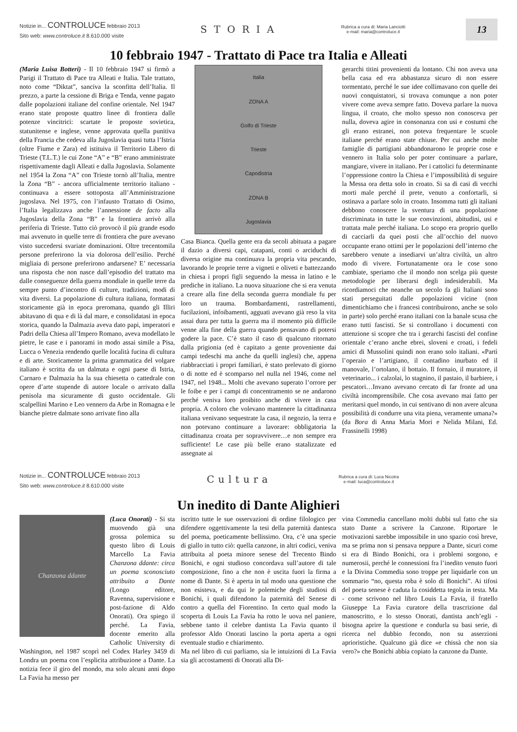Notizie in... CONTROLUCE febbraio 2013
Sito web: www.controluce.it 8.610.000 visite
STORIA
Rubrica a cura di: Maria Lanciotti
e-mail: maria@controluce.it
13
10 febbraio 1947 - Trattato di Pace tra Italia e Alleati
(Maria Luisa Botteri) - Il 10 febbraio 1947 si firmò a Parigi il Trattato di Pace tra Alleati e Italia. Tale trattato, noto come “Diktat”, sanciva la sconfitta dell’Italia. Il prezzo, a parte la cessione di Briga e Tenda, venne pagato dalle popolazioni italiane del confine orientale. Nel 1947 erano state proposte quattro linee di frontiera dalle potenze vincitrici: scartate le proposte sovietica, statunitense e inglese, venne approvata quella punitiva della Francia che cedeva alla Jugoslavia quasi tutta l’Istria (oltre Fiume e Zara) ed istituiva il Territorio Libero di Trieste (T.L.T.) le cui Zone “A” e “B” erano amministrate rispettivamente dagli Alleati e dalla Jugoslavia. Solamente nel 1954 la Zona “A” con Trieste tornò all’Italia, mentre la Zona “B” - ancora ufficialmente territorio italiano - continuava a essere sottoposta all’Amministrazione jugoslava. Nel 1975, con l’infausto Trattato di Osimo, l’Italia legalizzava anche l’annessione de facto alla Jugoslavia della Zona “B” e la frontiera arrivò alla periferia di Trieste. Tutto ciò provocò il più grande esodo mai avvenuto in quelle terre di frontiera che pure avevano visto succedersi svariate dominazioni. Oltre trecentomila persone preferirono la via dolorosa dell’esilio. Perché migliaia di persone preferirono andarsene? E’ necessaria una risposta che non nasce dall’episodio del trattato ma dalle conseguenze della guerra mondiale in quelle terre da sempre punto d’incontro di culture, tradizioni, modi di vita diversi. La popolazione di cultura italiana, formatasi storicamente già in epoca preromana, quando gli Illiri abitavano di qua e di là dal mare, e consolidatasi in epoca storica, quando la Dalmazia aveva dato papi, imperatori e Padri della Chiesa all’Impero Romano, aveva modellato le pietre, le case e i panorami in modo assai simile a Pisa, Lucca o Venezia rendendo quelle località fucina di cultura e di arte. Storicamente la prima grammatica del volgare italiano è scritta da un dalmata e ogni paese di Istria, Carnaro e Dalmazia ha la sua chiesetta o cattedrale con opere d’arte stupende di autore locale o arrivato dalla penisola ma sicuramente di gusto occidentale. Gli scalpellini Marino e Leo vennero da Arbe in Romagna e le bianche pietre dalmate sono arrivate fino alla
Italia
ZONA A
Golfo di Trieste
Trieste
Capodistria
ZONA B
Jugoslavia
Casa Bianca. Quella gente era da secoli abituata a pagare il dazio a diversi capi, catapani, conti o arciduchi di diversa origine ma continuava la propria vita pescando, lavorando le proprie terre a vigneti e oliveti e battezzando in chiesa i propri figli seguendo la messa in latino e le prediche in italiano. La nuova situazione che si era venuta a creare alla fine della seconda guerra mondiale fu per loro un trauma. Bombardamenti, rastrellamenti, fucilazioni, infoibamenti, agguati avevano già reso la vita assai dura per tutta la guerra ma il momento più difficile venne alla fine della guerra quando pensavano di potersi godere la pace. C’è stato il caso di qualcuno ritornato dalla prigionia (ed è capitato a gente proveniente dai campi tedeschi ma anche da quelli inglesi) che, appena riabbracciati i propri familiari, è stato prelevato di giorno o di notte ed è scomparso nel nulla nel 1946, come nel 1947, nel 1948... Molti che avevano superato l’orrore per le foibe e per i campi di concentramento se ne andarono perché veniva loro proibito anche di vivere in casa propria. A coloro che volevano mantenere la cittadinanza italiana venivano sequestrate la casa, il negozio, la terra e non potevano continuare a lavorare: obbligatoria la cittadinanza croata per sopravvivere…e non sempre era sufficiente! Le case più belle erano statalizzate ed assegnate ai
gerarchi titini provenienti da lontano. Chi non aveva una bella casa ed era abbastanza sicuro di non essere tormentato, perché le sue idee collimavano con quelle dei nuovi conquistatori, si trovava comunque a non poter vivere come aveva sempre fatto. Doveva parlare la nuova lingua, il croato, che molto spesso non conosceva per nulla, doveva agire in consonanza con usi e costumi che gli erano estranei, non poteva frequentare le scuole italiane perché erano state chiuse. Per cui anche molte famiglie di partigiani abbandonarono le proprie cose e vennero in Italia solo per poter continuare a parlare, mangiare, vivere in italiano. Per i cattolici fu determinante l’oppressione contro la Chiesa e l’impossibilità di seguire la Messa ora detta solo in croato. Si sa di casi di vecchi morti male perché il prete, venuto a confortarli, si ostinava a parlare solo in croato. Insomma tutti gli italiani debbono conoscere la sventura di una popolazione discriminata in tutte le sue convinzioni, abitudini, usi e trattata male perché italiana. Lo scopo era proprio quello di cacciarli da quei posti che all’occhio del nuovo occupante erano ottimi per le popolazioni dell’interno che sarebbero venute a insediarvi un’altra civiltà, un altro modo di vivere. Fortunatamente ora le cose sono cambiate, speriamo che il mondo non scelga più queste metodologie per liberarsi degli indesiderabili. Ma ricordiamoci che neanche un secolo fa gli Italiani sono stati perseguitati dalle popolazioni vicine (non dimentichiamo che i francesi contribuirono, anche se solo in parte) solo perché erano italiani con la banale scusa che erano tutti fascisti. Se si controllano i documenti con attenzione si scopre che tra i gerarchi fascisti del confine orientale c’erano anche ebrei, sloveni e croati, i fedeli amici di Mussolini quindi non erano solo italiani. «Partì l’operaio e l’artigiano, il contadino inurbato ed il manovale, l’ortolano, il bottaio. Il fornaio, il muratore, il veterinario... i calzolai, lo stagnino, il pastaio, il barbiere, i pescatori…Invano avevano cercato di far fronte ad una civiltà incomprensibile. Che cosa avevano mai fatto per meritarsi quel mondo, in cui sentivano di non avere alcuna possibilità di condurre una vita piena, veramente umana?» (da Bora di Anna Maria Mori e Nelida Milani, Ed. Frassinelli 1998)
Notizie in... CONTROLUCE febbraio 2013
Sito web: www.controluce.it 8.610.000 visite
Cultura
Rubrica a cura di: Luca Nicotra
e-mail: luca@controluce.it
Un inedito di Dante Alighieri
Chanzona ddante
(Luca Onorati) - Si sta muovendo già una grossa polemica su questo libro di Louis Marcello La Favia Chanzona ddante: circa un poema sconosciuto attribuito a Dante (Longo editore, Ravenna, supervisione e post-fazione di Aldo Onorati). Ora spiego il perché. La Favia, docente emerito alla Catholic University di Washington, nel 1987 scoprì nel Codex Harley 3459 di Londra un poema con l’esplicita attribuzione a Dante. La notizia fece il giro del mondo, ma solo alcuni anni dopo La Favia ha messo per
iscritto tutte le sue osservazioni di ordine filologico per difendere oggettivamente la tesi della paternità dantesca del poema, poeticamente bellissimo. Ora, c’è una specie di giallo in tutto ciò: quella canzone, in altri codici, veniva attribuita al poeta minore senese del Trecento Bindo Bonichi, e ogni studioso concordava sull’autore di tale composizione, fino a che non è uscita fuori la firma a nome di Dante. Si è aperta in tal modo una questione che non esisteva, e da qui le polemiche degli studiosi di Bonichi, i quali difendono la paternità del Senese di contro a quella del Fiorentino. In certo qual modo la scoperta di Louis La Favia ha rotto le uova nel paniere, sebbene tanto il celebre dantista La Favia quanto il professor Aldo Onorati lascino la porta aperta a ogni eventuale studio e chiarimento.
Ma nel libro di cui parliamo, sia le intuizioni di La Favia sia gli accostamenti di Onorati alla Di-
vina Commedia cancellano molti dubbi sul fatto che sia stato Dante a scrivere la Canzone. Riportare le motivazioni sarebbe impossibile in uno spazio così breve, ma se prima non si pensava neppure a Dante, sicuri come si era di Bindo Bonichi, ora i problemi sorgono, e numerosii, perché le connessioni fra l’inedito venuto fuori e la Divina Commedia sono troppe per liquidarle con un sommario “no, questa roba è solo di Bonichi”. Ai tifosi del poeta senese è caduta la cosiddetta tegola in testa. Ma - come scrivono nel libro Louis La Favia, il fratello Giuseppe La Favia curatore della trascrizione dal manoscritto, e lo stesso Onorati, dantista anch’egli - bisogna aprire la questione e condurla su basi serie, di ricerca nel dubbio fecondo, non su asserzioni aprioristiche. Qualcuno già dice «e chissà che non sia vero?» che Bonichi abbia copiato la canzone da Dante.